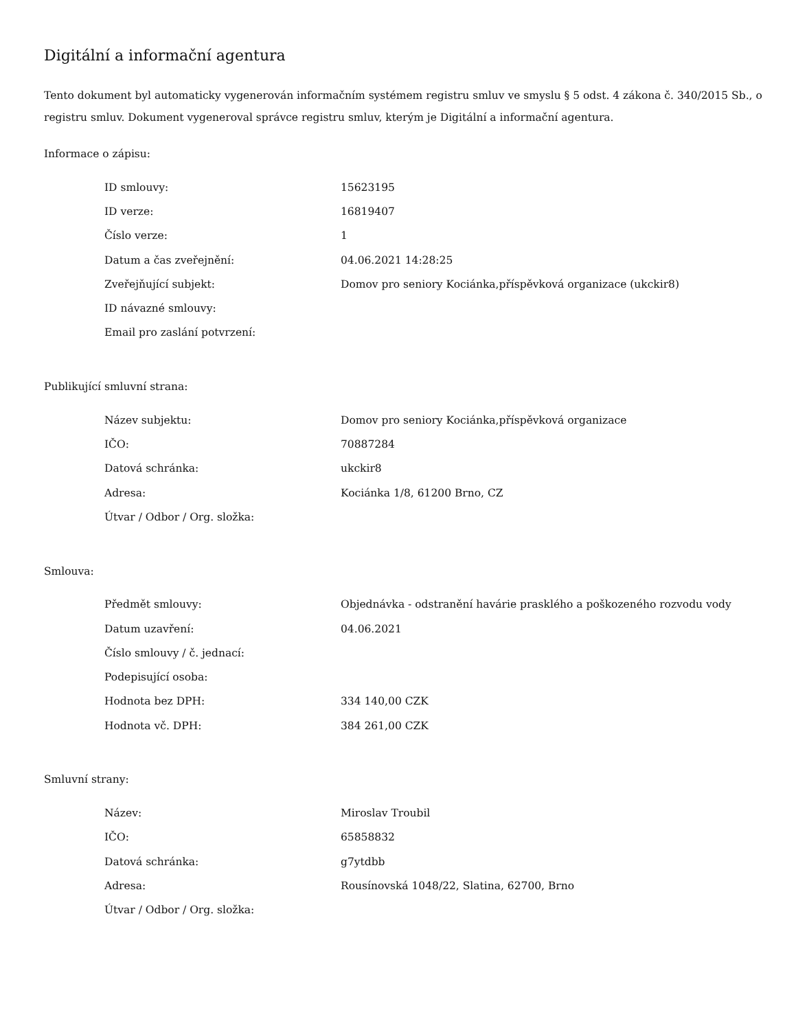Digitální a informační agentura
Tento dokument byl automaticky vygenerován informačním systémem registru smluv ve smyslu § 5 odst. 4 zákona č. 340/2015 Sb., o registru smluv. Dokument vygeneroval správce registru smluv, kterým je Digitální a informační agentura.
Informace o zápisu:
| ID smlouvy: | 15623195 |
| ID verze: | 16819407 |
| Číslo verze: | 1 |
| Datum a čas zveřejnění: | 04.06.2021 14:28:25 |
| Zveřejňující subjekt: | Domov pro seniory Kociánka,příspěvková organizace (ukckir8) |
| ID návazné smlouvy: | |
| Email pro zaslání potvrzení: | |
Publikující smluvní strana:
| Název subjektu: | Domov pro seniory Kociánka,příspěvková organizace |
| IČO: | 70887284 |
| Datová schránka: | ukckir8 |
| Adresa: | Kociánka 1/8, 61200 Brno, CZ |
| Útvar / Odbor / Org. složka: | |
Smlouva:
| Předmět smlouvy: | Objednávka - odstranění havárie prasklého a poškozeného rozvodu vody |
| Datum uzavření: | 04.06.2021 |
| Číslo smlouvy / č. jednací: | |
| Podepisující osoba: | |
| Hodnota bez DPH: | 334 140,00 CZK |
| Hodnota vč. DPH: | 384 261,00 CZK |
Smluvní strany:
| Název: | Miroslav Troubil |
| IČO: | 65858832 |
| Datová schránka: | g7ytdbb |
| Adresa: | Rousínovská 1048/22, Slatina, 62700, Brno |
| Útvar / Odbor / Org. složka: | |